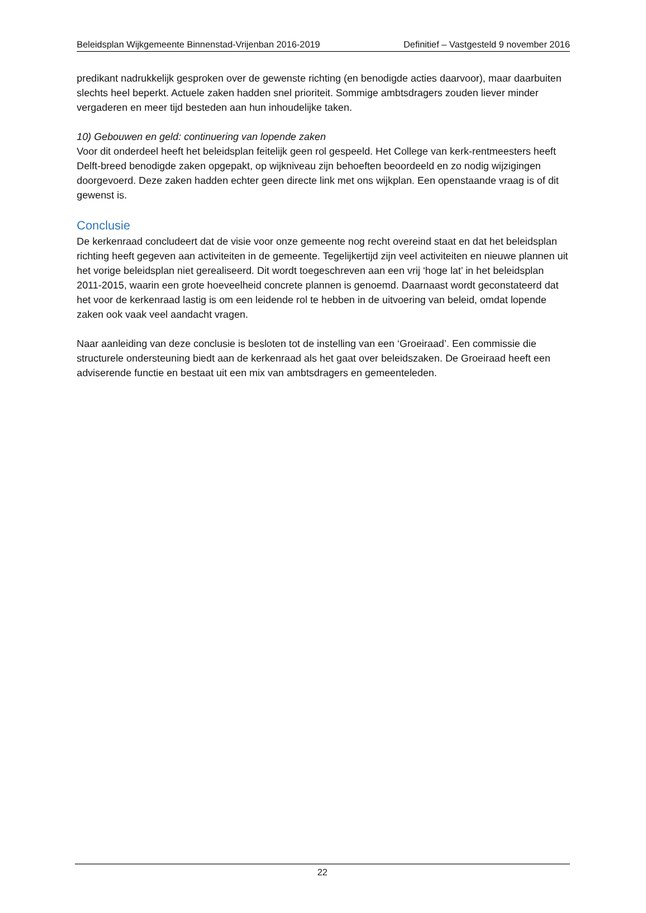Beleidsplan Wijkgemeente Binnenstad-Vrijenban 2016-2019 Definitief – Vastgesteld 9 november 2016
predikant nadrukkelijk gesproken over de gewenste richting (en benodigde acties daarvoor), maar daarbuiten slechts heel beperkt. Actuele zaken hadden snel prioriteit. Sommige ambtsdragers zouden liever minder vergaderen en meer tijd besteden aan hun inhoudelijke taken.
10) Gebouwen en geld: continuering van lopende zaken
Voor dit onderdeel heeft het beleidsplan feitelijk geen rol gespeeld. Het College van kerk-rentmeesters heeft Delft-breed benodigde zaken opgepakt, op wijkniveau zijn behoeften beoordeeld en zo nodig wijzigingen doorgevoerd. Deze zaken hadden echter geen directe link met ons wijkplan. Een openstaande vraag is of dit gewenst is.
Conclusie
De kerkenraad concludeert dat de visie voor onze gemeente nog recht overeind staat en dat het beleidsplan richting heeft gegeven aan activiteiten in de gemeente. Tegelijkertijd zijn veel activiteiten en nieuwe plannen uit het vorige beleidsplan niet gerealiseerd. Dit wordt toegeschreven aan een vrij ‘hoge lat’ in het beleidsplan 2011-2015, waarin een grote hoeveelheid concrete plannen is genoemd. Daarnaast wordt geconstateerd dat het voor de kerkenraad lastig is om een leidende rol te hebben in de uitvoering van beleid, omdat lopende zaken ook vaak veel aandacht vragen.
Naar aanleiding van deze conclusie is besloten tot de instelling van een ‘Groeiraad’. Een commissie die structurele ondersteuning biedt aan de kerkenraad als het gaat over beleidszaken. De Groeiraad heeft een adviserende functie en bestaat uit een mix van ambtsdragers en gemeenteleden.
22